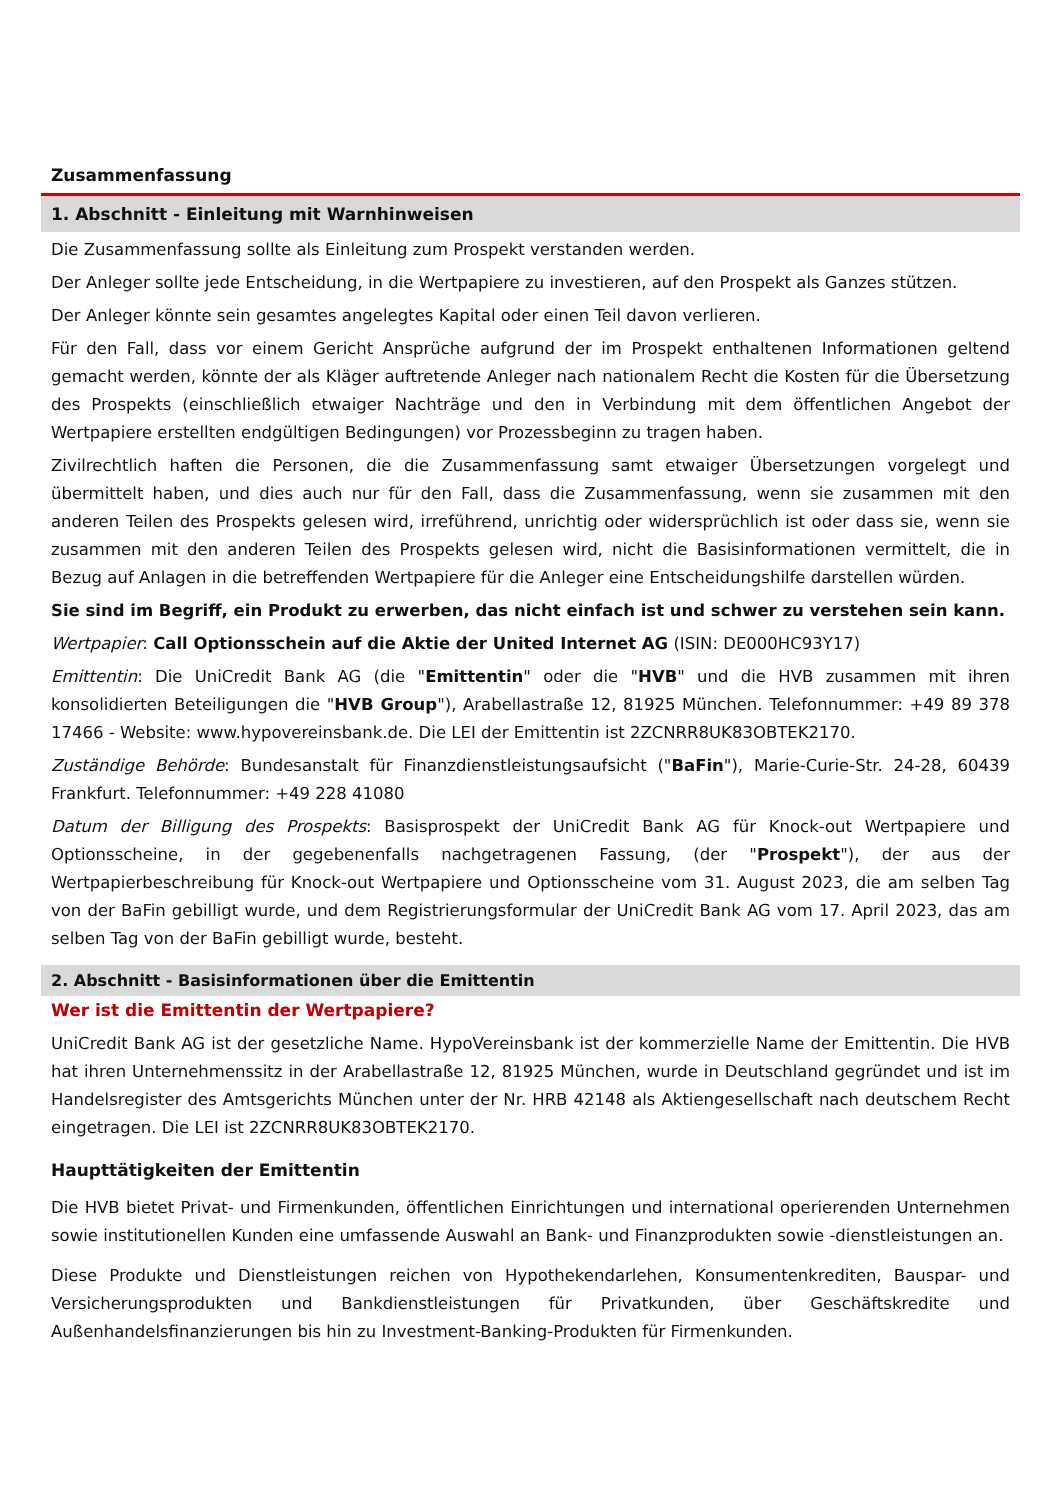Zusammenfassung
1. Abschnitt - Einleitung mit Warnhinweisen
Die Zusammenfassung sollte als Einleitung zum Prospekt verstanden werden.
Der Anleger sollte jede Entscheidung, in die Wertpapiere zu investieren, auf den Prospekt als Ganzes stützen.
Der Anleger könnte sein gesamtes angelegtes Kapital oder einen Teil davon verlieren.
Für den Fall, dass vor einem Gericht Ansprüche aufgrund der im Prospekt enthaltenen Informationen geltend gemacht werden, könnte der als Kläger auftretende Anleger nach nationalem Recht die Kosten für die Übersetzung des Prospekts (einschließlich etwaiger Nachträge und den in Verbindung mit dem öffentlichen Angebot der Wertpapiere erstellten endgültigen Bedingungen) vor Prozessbeginn zu tragen haben.
Zivilrechtlich haften die Personen, die die Zusammenfassung samt etwaiger Übersetzungen vorgelegt und übermittelt haben, und dies auch nur für den Fall, dass die Zusammenfassung, wenn sie zusammen mit den anderen Teilen des Prospekts gelesen wird, irreführend, unrichtig oder widersprüchlich ist oder dass sie, wenn sie zusammen mit den anderen Teilen des Prospekts gelesen wird, nicht die Basisinformationen vermittelt, die in Bezug auf Anlagen in die betreffenden Wertpapiere für die Anleger eine Entscheidungshilfe darstellen würden.
Sie sind im Begriff, ein Produkt zu erwerben, das nicht einfach ist und schwer zu verstehen sein kann.
Wertpapier: Call Optionsschein auf die Aktie der United Internet AG (ISIN: DE000HC93Y17)
Emittentin: Die UniCredit Bank AG (die "Emittentin" oder die "HVB" und die HVB zusammen mit ihren konsolidierten Beteiligungen die "HVB Group"), Arabellastraße 12, 81925 München. Telefonnummer: +49 89 378 17466 - Website: www.hypovereinsbank.de. Die LEI der Emittentin ist 2ZCNRR8UK83OBTEK2170.
Zuständige Behörde: Bundesanstalt für Finanzdienstleistungsaufsicht ("BaFin"), Marie-Curie-Str. 24-28, 60439 Frankfurt. Telefonnummer: +49 228 41080
Datum der Billigung des Prospekts: Basisprospekt der UniCredit Bank AG für Knock-out Wertpapiere und Optionsscheine, in der gegebenenfalls nachgetragenen Fassung, (der "Prospekt"), der aus der Wertpapierbeschreibung für Knock-out Wertpapiere und Optionsscheine vom 31. August 2023, die am selben Tag von der BaFin gebilligt wurde, und dem Registrierungsformular der UniCredit Bank AG vom 17. April 2023, das am selben Tag von der BaFin gebilligt wurde, besteht.
2. Abschnitt - Basisinformationen über die Emittentin
Wer ist die Emittentin der Wertpapiere?
UniCredit Bank AG ist der gesetzliche Name. HypoVereinsbank ist der kommerzielle Name der Emittentin. Die HVB hat ihren Unternehmenssitz in der Arabellastraße 12, 81925 München, wurde in Deutschland gegründet und ist im Handelsregister des Amtsgerichts München unter der Nr. HRB 42148 als Aktiengesellschaft nach deutschem Recht eingetragen. Die LEI ist 2ZCNRR8UK83OBTEK2170.
Haupttätigkeiten der Emittentin
Die HVB bietet Privat- und Firmenkunden, öffentlichen Einrichtungen und international operierenden Unternehmen sowie institutionellen Kunden eine umfassende Auswahl an Bank- und Finanzprodukten sowie -dienstleistungen an.
Diese Produkte und Dienstleistungen reichen von Hypothekendarlehen, Konsumentenkrediten, Bauspar- und Versicherungsprodukten und Bankdienstleistungen für Privatkunden, über Geschäftskredite und Außenhandelsfinanzierungen bis hin zu Investment-Banking-Produkten für Firmenkunden.